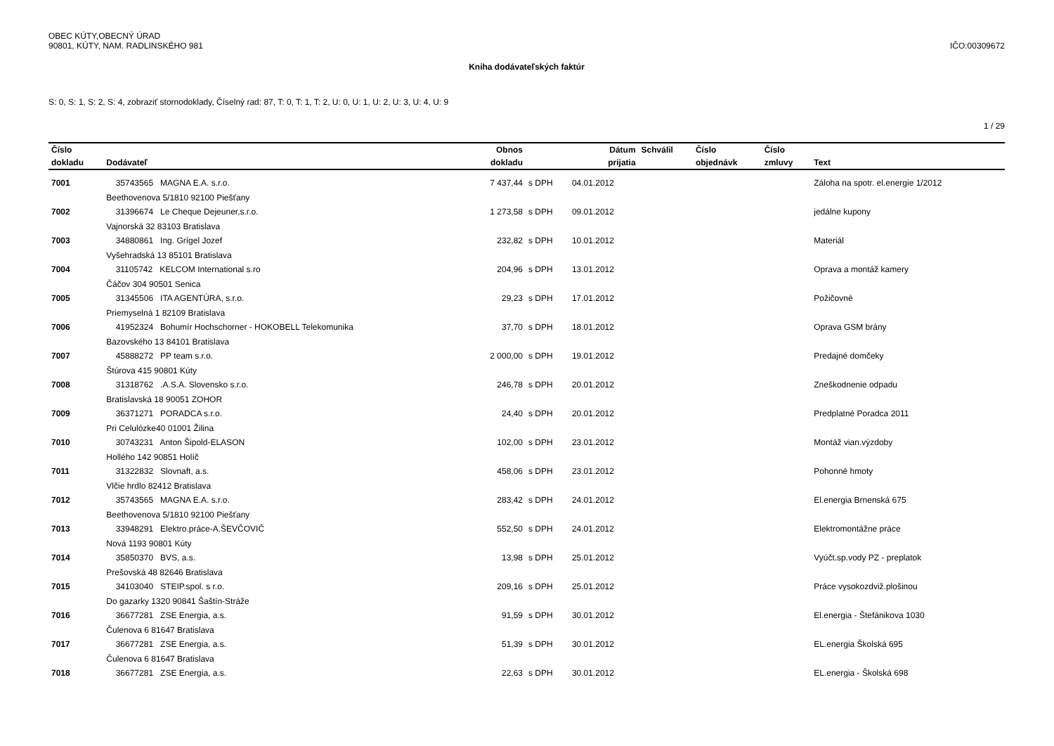OBEC KÚTY,OBECNÝ ÚRAD
90801, KÚTY, NAM. RADLINSKÉHO 981
IČO:00309672
Kniha dodávateľských faktúr
S: 0, S: 1, S: 2, S: 4, zobraziť stornodoklady, Číselný rad: 87, T: 0, T: 1, T: 2, U: 0, U: 1, U: 2, U: 3, U: 4, U: 9
1 / 29
| Číslo | | Obnos | | Dátum | Schválil | Číslo | Číslo | |
| --- | --- | --- | --- | --- | --- | --- | --- | --- |
| dokladu | Dodávateľ | dokladu | | prijatia | | objednávk | zmluvy | Text |
| 7001 | 35743565 MAGNA E.A. s.r.o. | 7 437,44 | s DPH | 04.01.2012 | | | | Záloha na spotr. el.energie 1/2012 |
| | Beethovenova 5/1810 92100 Piešťany | | | | | | | |
| 7002 | 31396674 Le Cheque Dejeuner,s.r.o. | 1 273,58 | s DPH | 09.01.2012 | | | | jedálne kupony |
| | Vajnorská 32 83103 Bratislava | | | | | | | |
| 7003 | 34880861 Ing. Grígel Jozef | 232,82 | s DPH | 10.01.2012 | | | | Materiál |
| | Vyšehradská 13 85101 Bratislava | | | | | | | |
| 7004 | 31105742 KELCOM International s.ro | 204,96 | s DPH | 13.01.2012 | | | | Oprava a montáž kamery |
| | Čáčov 304 90501 Senica | | | | | | | |
| 7005 | 31345506 ITA AGENTÚRA, s.r.o. | 29,23 | s DPH | 17.01.2012 | | | | Požičovné |
| | Priemyselná 1 82109 Bratislava | | | | | | | |
| 7006 | 41952324 Bohumír Hochschorner - HOKOBELL Telekomunika | 37,70 | s DPH | 18.01.2012 | | | | Oprava GSM brány |
| | Bazovského 13 84101 Bratislava | | | | | | | |
| 7007 | 45888272 PP team s.r.o. | 2 000,00 | s DPH | 19.01.2012 | | | | Predajné domčeky |
| | Štúrova 415 90801 Kúty | | | | | | | |
| 7008 | 31318762 .A.S.A. Slovensko s.r.o. | 246,78 | s DPH | 20.01.2012 | | | | Zneškodnenie odpadu |
| | Bratislavská 18 90051 ZOHOR | | | | | | | |
| 7009 | 36371271 PORADCA s.r.o. | 24,40 | s DPH | 20.01.2012 | | | | Predplatné Poradca 2011 |
| | Pri Celulózke40 01001 Žilina | | | | | | | |
| 7010 | 30743231 Anton Šipold-ELASON | 102,00 | s DPH | 23.01.2012 | | | | Montáž vian.výzdoby |
| | Hollého 142 90851 Holíč | | | | | | | |
| 7011 | 31322832 Slovnaft, a.s. | 458,06 | s DPH | 23.01.2012 | | | | Pohonné hmoty |
| | Vlčie hrdlo 82412 Bratislava | | | | | | | |
| 7012 | 35743565 MAGNA E.A. s.r.o. | 283,42 | s DPH | 24.01.2012 | | | | El.energia Brnenská 675 |
| | Beethovenova 5/1810 92100 Piešťany | | | | | | | |
| 7013 | 33948291 Elektro.práce-A.ŠEVČOVIČ | 552,50 | s DPH | 24.01.2012 | | | | Elektromontážne práce |
| | Nová 1193 90801 Kúty | | | | | | | |
| 7014 | 35850370 BVS, a.s. | 13,98 | s DPH | 25.01.2012 | | | | Vyúčt.sp.vody PZ - preplatok |
| | Prešovská 48 82646 Bratislava | | | | | | | |
| 7015 | 34103040 STEIP.spol. s r.o. | 209,16 | s DPH | 25.01.2012 | | | | Práce vysokozdviž.plošinou |
| | Do gazarky 1320 90841 Šaštín-Stráže | | | | | | | |
| 7016 | 36677281 ZSE Energia, a.s. | 91,59 | s DPH | 30.01.2012 | | | | El.energia - Štefánikova 1030 |
| | Čulenova 6 81647 Bratislava | | | | | | | |
| 7017 | 36677281 ZSE Energia, a.s. | 51,39 | s DPH | 30.01.2012 | | | | EL.energia Školská 695 |
| | Čulenova 6 81647 Bratislava | | | | | | | |
| 7018 | 36677281 ZSE Energia, a.s. | 22,63 | s DPH | 30.01.2012 | | | | EL.energia - Školská 698 |